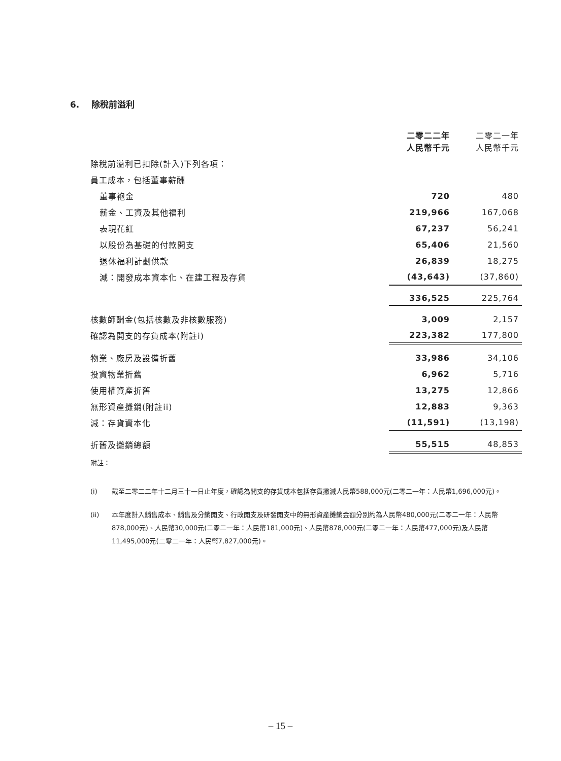6. 除稅前溢利
| | 二零二二年 人民幣千元 | 二零二一年 人民幣千元 |
| 除稅前溢利已扣除(計入)下列各項： | | |
| 員工成本，包括董事薪酬 | | |
| 董事袍金 | 720 | 480 |
| 薪金、工資及其他福利 | 219,966 | 167,068 |
| 表現花紅 | 67,237 | 56,241 |
| 以股份為基礎的付款開支 | 65,406 | 21,560 |
| 退休福利計劃供款 | 26,839 | 18,275 |
| 減：開發成本資本化、在建工程及存貨 | (43,643) | (37,860) |
| | 336,525 | 225,764 |
| 核數師酬金(包括核數及非核數服務) | 3,009 | 2,157 |
| 確認為開支的存貨成本(附註i) | 223,382 | 177,800 |
| 物業、廠房及設備折舊 | 33,986 | 34,106 |
| 投資物業折舊 | 6,962 | 5,716 |
| 使用權資產折舊 | 13,275 | 12,866 |
| 無形資產攤銷(附註ii) | 12,883 | 9,363 |
| 減：存貨資本化 | (11,591) | (13,198) |
| 折舊及攤銷總額 | 55,515 | 48,853 |
附註：
(i) 截至二零二二年十二月三十一日止年度，確認為開支的存貨成本包括存貨撇減人民幣588,000元(二零二一年：人民幣1,696,000元)。
(ii) 本年度計入銷售成本、銷售及分銷開支、行政開支及研發開支中的無形資產攤銷金額分別約為人民幣480,000元(二零二一年：人民幣878,000元)、人民幣30,000元(二零二一年：人民幣181,000元)、人民幣878,000元(二零二一年：人民幣477,000元)及人民幣11,495,000元(二零二一年：人民幣7,827,000元)。
– 15 –